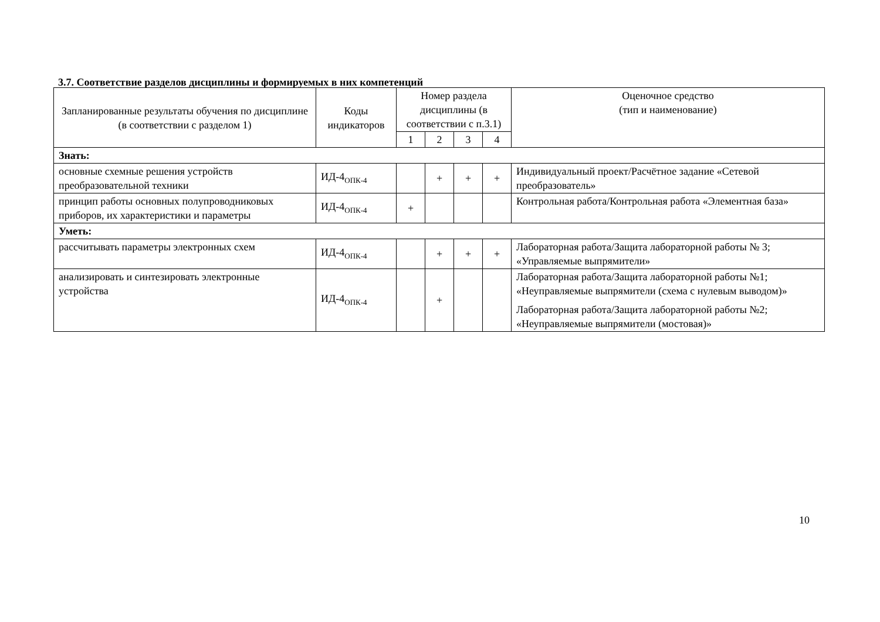3.7. Соответствие разделов дисциплины и формируемых в них компетенций
| Запланированные результаты обучения по дисциплине (в соответствии с разделом 1) | Коды индикаторов | Номер раздела дисциплины (в соответствии с п.3.1) | | | | Оценочное средство (тип и наименование) |
| --- | --- | --- | --- | --- | --- | --- |
| | | 1 | 2 | 3 | 4 | |
| Знать: | | | | | | |
| основные схемные решения устройств преобразовательной техники | ИД-4<sub>ОПК-4</sub> | | + | + | + | Индивидуальный проект/Расчётное задание «Сетевой преобразователь» |
| принцип работы основных полупроводниковых приборов, их характеристики и параметры | ИД-4<sub>ОПК-4</sub> | + | | | | Контрольная работа/Контрольная работа «Элементная база» |
| Уметь: | | | | | | |
| рассчитывать параметры электронных схем | ИД-4<sub>ОПК-4</sub> | | + | + | + | Лабораторная работа/Защита лабораторной работы № 3; «Управляемые выпрямители» |
| анализировать и синтезировать электронные устройства | ИД-4<sub>ОПК-4</sub> | | + | | | Лабораторная работа/Защита лабораторной работы №1; «Неуправляемые выпрямители (схема с нулевым выводом)» Лабораторная работа/Защита лабораторной работы №2; «Неуправляемые выпрямители (мостовая)» |
10